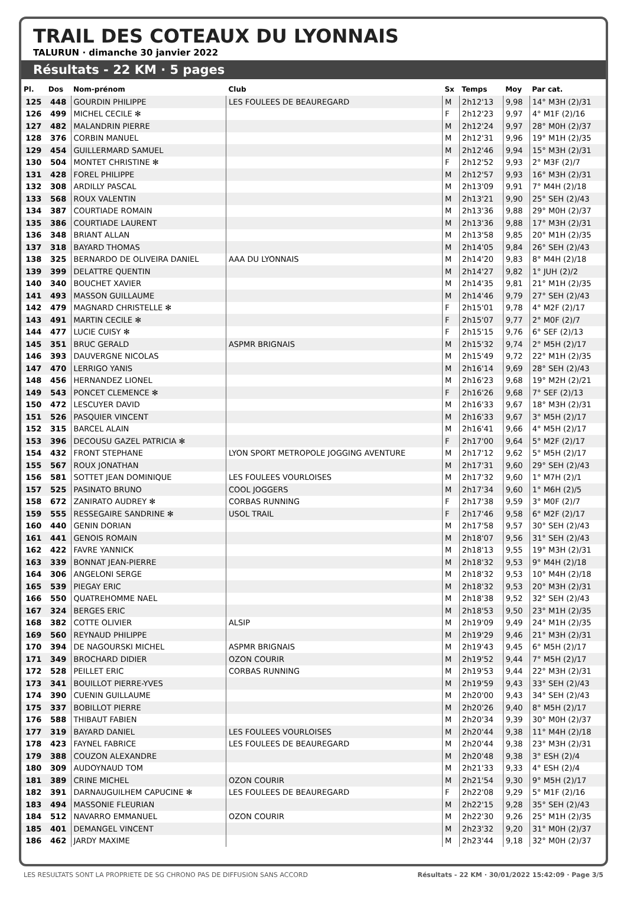TRAIL DES COTEAUX DU LYONNAIS
TALURUN · dimanche 30 janvier 2022
Résultats - 22 KM · 5 pages
| Pl. | Dos | Nom-prénom | Club | Sx | Temps | Moy | Par cat. |
| --- | --- | --- | --- | --- | --- | --- | --- |
| 125 | 448 | GOURDIN PHILIPPE | LES FOULEES DE BEAUREGARD | M | 2h12'13 | 9,98 | 14° M3H (2)/31 |
| 126 | 499 | MICHEL CECILE ✻ | | F | 2h12'23 | 9,97 | 4° M1F (2)/16 |
| 127 | 482 | MALANDRIN PIERRE | | M | 2h12'24 | 9,97 | 28° M0H (2)/37 |
| 128 | 376 | CORBIN MANUEL | | M | 2h12'31 | 9,96 | 19° M1H (2)/35 |
| 129 | 454 | GUILLERMARD SAMUEL | | M | 2h12'46 | 9,94 | 15° M3H (2)/31 |
| 130 | 504 | MONTET CHRISTINE ✻ | | F | 2h12'52 | 9,93 | 2° M3F (2)/7 |
| 131 | 428 | FOREL PHILIPPE | | M | 2h12'57 | 9,93 | 16° M3H (2)/31 |
| 132 | 308 | ARDILLY PASCAL | | M | 2h13'09 | 9,91 | 7° M4H (2)/18 |
| 133 | 568 | ROUX VALENTIN | | M | 2h13'21 | 9,90 | 25° SEH (2)/43 |
| 134 | 387 | COURTIADE ROMAIN | | M | 2h13'36 | 9,88 | 29° M0H (2)/37 |
| 135 | 386 | COURTIADE LAURENT | | M | 2h13'36 | 9,88 | 17° M3H (2)/31 |
| 136 | 348 | BRIANT ALLAN | | M | 2h13'58 | 9,85 | 20° M1H (2)/35 |
| 137 | 318 | BAYARD THOMAS | | M | 2h14'05 | 9,84 | 26° SEH (2)/43 |
| 138 | 325 | BERNARDO DE OLIVEIRA DANIEL | AAA DU LYONNAIS | M | 2h14'20 | 9,83 | 8° M4H (2)/18 |
| 139 | 399 | DELATTRE QUENTIN | | M | 2h14'27 | 9,82 | 1° JUH (2)/2 |
| 140 | 340 | BOUCHET XAVIER | | M | 2h14'35 | 9,81 | 21° M1H (2)/35 |
| 141 | 493 | MASSON GUILLAUME | | M | 2h14'46 | 9,79 | 27° SEH (2)/43 |
| 142 | 479 | MAGNARD CHRISTELLE ✻ | | F | 2h15'01 | 9,78 | 4° M2F (2)/17 |
| 143 | 491 | MARTIN CECILE ✻ | | F | 2h15'07 | 9,77 | 2° M0F (2)/7 |
| 144 | 477 | LUCIE CUISY ✻ | | F | 2h15'15 | 9,76 | 6° SEF (2)/13 |
| 145 | 351 | BRUC GERALD | ASPMR BRIGNAIS | M | 2h15'32 | 9,74 | 2° M5H (2)/17 |
| 146 | 393 | DAUVERGNE NICOLAS | | M | 2h15'49 | 9,72 | 22° M1H (2)/35 |
| 147 | 470 | LERRIGO YANIS | | M | 2h16'14 | 9,69 | 28° SEH (2)/43 |
| 148 | 456 | HERNANDEZ LIONEL | | M | 2h16'23 | 9,68 | 19° M2H (2)/21 |
| 149 | 543 | PONCET CLEMENCE ✻ | | F | 2h16'26 | 9,68 | 7° SEF (2)/13 |
| 150 | 472 | LESCUYER DAVID | | M | 2h16'33 | 9,67 | 18° M3H (2)/31 |
| 151 | 526 | PASQUIER VINCENT | | M | 2h16'33 | 9,67 | 3° M5H (2)/17 |
| 152 | 315 | BARCEL ALAIN | | M | 2h16'41 | 9,66 | 4° M5H (2)/17 |
| 153 | 396 | DECOUSU GAZEL PATRICIA ✻ | | F | 2h17'00 | 9,64 | 5° M2F (2)/17 |
| 154 | 432 | FRONT STEPHANE | LYON SPORT METROPOLE JOGGING AVENTURE | M | 2h17'12 | 9,62 | 5° M5H (2)/17 |
| 155 | 567 | ROUX JONATHAN | | M | 2h17'31 | 9,60 | 29° SEH (2)/43 |
| 156 | 581 | SOTTET JEAN DOMINIQUE | LES FOULEES VOURLOISES | M | 2h17'32 | 9,60 | 1° M7H (2)/1 |
| 157 | 525 | PASINATO BRUNO | COOL JOGGERS | M | 2h17'34 | 9,60 | 1° M6H (2)/5 |
| 158 | 672 | ZANIRATO AUDREY ✻ | CORBAS RUNNING | F | 2h17'38 | 9,59 | 3° M0F (2)/7 |
| 159 | 555 | RESSEGAIRE SANDRINE ✻ | USOL TRAIL | F | 2h17'46 | 9,58 | 6° M2F (2)/17 |
| 160 | 440 | GENIN DORIAN | | M | 2h17'58 | 9,57 | 30° SEH (2)/43 |
| 161 | 441 | GENOIS ROMAIN | | M | 2h18'07 | 9,56 | 31° SEH (2)/43 |
| 162 | 422 | FAVRE YANNICK | | M | 2h18'13 | 9,55 | 19° M3H (2)/31 |
| 163 | 339 | BONNAT JEAN-PIERRE | | M | 2h18'32 | 9,53 | 9° M4H (2)/18 |
| 164 | 306 | ANGELONI SERGE | | M | 2h18'32 | 9,53 | 10° M4H (2)/18 |
| 165 | 539 | PIEGAY ERIC | | M | 2h18'32 | 9,53 | 20° M3H (2)/31 |
| 166 | 550 | QUATREHOMME NAEL | | M | 2h18'38 | 9,52 | 32° SEH (2)/43 |
| 167 | 324 | BERGES ERIC | | M | 2h18'53 | 9,50 | 23° M1H (2)/35 |
| 168 | 382 | COTTE OLIVIER | ALSIP | M | 2h19'09 | 9,49 | 24° M1H (2)/35 |
| 169 | 560 | REYNAUD PHILIPPE | | M | 2h19'29 | 9,46 | 21° M3H (2)/31 |
| 170 | 394 | DE NAGOURSKI MICHEL | ASPMR BRIGNAIS | M | 2h19'43 | 9,45 | 6° M5H (2)/17 |
| 171 | 349 | BROCHARD DIDIER | OZON COURIR | M | 2h19'52 | 9,44 | 7° M5H (2)/17 |
| 172 | 528 | PEILLET ERIC | CORBAS RUNNING | M | 2h19'53 | 9,44 | 22° M3H (2)/31 |
| 173 | 341 | BOUILLOT PIERRE-YVES | | M | 2h19'59 | 9,43 | 33° SEH (2)/43 |
| 174 | 390 | CUENIN GUILLAUME | | M | 2h20'00 | 9,43 | 34° SEH (2)/43 |
| 175 | 337 | BOBILLOT PIERRE | | M | 2h20'26 | 9,40 | 8° M5H (2)/17 |
| 176 | 588 | THIBAUT FABIEN | | M | 2h20'34 | 9,39 | 30° M0H (2)/37 |
| 177 | 319 | BAYARD DANIEL | LES FOULEES VOURLOISES | M | 2h20'44 | 9,38 | 11° M4H (2)/18 |
| 178 | 423 | FAYNEL FABRICE | LES FOULEES DE BEAUREGARD | M | 2h20'44 | 9,38 | 23° M3H (2)/31 |
| 179 | 388 | COUZON ALEXANDRE | | M | 2h20'48 | 9,38 | 3° ESH (2)/4 |
| 180 | 309 | AUDOYNAUD TOM | | M | 2h21'33 | 9,33 | 4° ESH (2)/4 |
| 181 | 389 | CRINE MICHEL | OZON COURIR | M | 2h21'54 | 9,30 | 9° M5H (2)/17 |
| 182 | 391 | DARNAUGUILHEM CAPUCINE ✻ | LES FOULEES DE BEAUREGARD | F | 2h22'08 | 9,29 | 5° M1F (2)/16 |
| 183 | 494 | MASSONIE FLEURIAN | | M | 2h22'15 | 9,28 | 35° SEH (2)/43 |
| 184 | 512 | NAVARRO EMMANUEL | OZON COURIR | M | 2h22'30 | 9,26 | 25° M1H (2)/35 |
| 185 | 401 | DEMANGEL VINCENT | | M | 2h23'32 | 9,20 | 31° M0H (2)/37 |
| 186 | 462 | JARDY MAXIME | | M | 2h23'44 | 9,18 | 32° M0H (2)/37 |
LES RESULTATS SONT LA PROPRIETE DE SG CHRONO PAS DE DIFFUSION SANS ACCORD Résultats - 22 KM · 30/01/2022 15:42:09 · Page 3/5